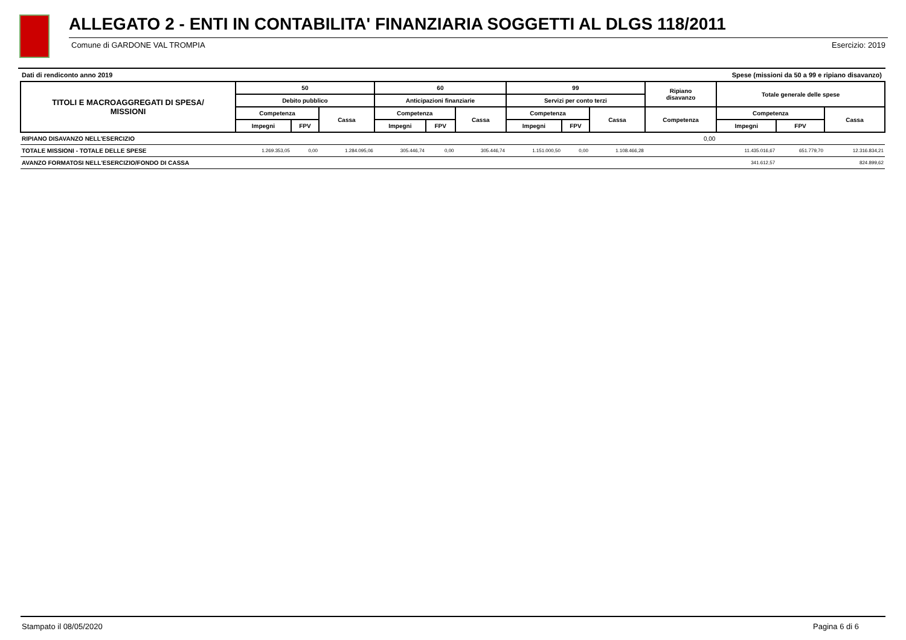ALLEGATO 2 - ENTI IN CONTABILITA' FINANZIARIA SOGGETTI AL DLGS 118/2011
Comune di GARDONE VAL TROMPIA Esercizio: 2019
Dati di rendiconto anno 2019 Spese (missioni da 50 a 99 e ripiano disavanzo)
| TITOLI E MACROAGGREGATI DI SPESA/ MISSIONI | 50 | | | 60 | | | 99 | | | Ripiano disavanzo | Totale generale delle spese | | |
| --- | --- | --- | --- | --- | --- | --- | --- | --- | --- | --- | --- | --- | --- |
| | Debito pubblico | | | Anticipazioni finanziarie | | | Servizi per conto terzi | | | | | | |
| | Competenza | | Cassa | Competenza | | Cassa | Competenza | | Cassa | Competenza | Competenza | | Cassa |
| | Impegni | FPV | | Impegni | FPV | | Impegni | FPV | | | Impegni | FPV | |
| RIPIANO DISAVANZO NELL'ESERCIZIO | | | | | | | | | | 0,00 | | | |
| TOTALE MISSIONI - TOTALE DELLE SPESE | 1.269.353,05 | 0,00 | 1.284.095,06 | 305.446,74 | 0,00 | 305.446,74 | 1.151.000,50 | 0,00 | 1.108.466,28 | | 11.435.016,67 | 651.779,70 | 12.316.834,21 |
| AVANZO FORMATOSI NELL'ESERCIZIO/FONDO DI CASSA | | | | | | | | | | | 341.612,57 | | 824.899,62 |
Stampato il 08/05/2020 Pagina 6 di 6